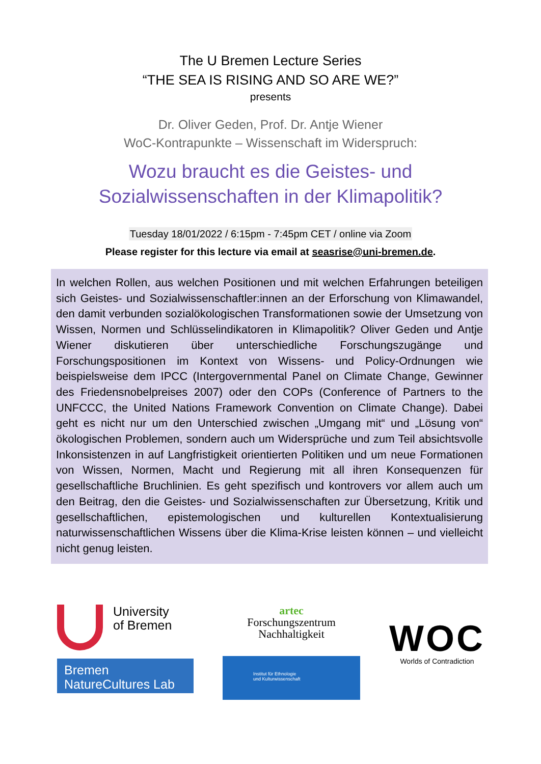The U Bremen Lecture Series
“THE SEA IS RISING AND SO ARE WE?”
presents
Dr. Oliver Geden, Prof. Dr. Antje Wiener
WoC-Kontrapunkte – Wissenschaft im Widerspruch:
Wozu braucht es die Geistes- und
Sozialwissenschaften in der Klimapolitik?
Tuesday 18/01/2022 / 6:15pm - 7:45pm CET / online via Zoom
Please register for this lecture via email at seasrise@uni-bremen.de.
In welchen Rollen, aus welchen Positionen und mit welchen Erfahrungen beteiligen sich Geistes- und Sozialwissenschaftler:innen an der Erforschung von Klimawandel, den damit verbunden sozialökologischen Transformationen sowie der Umsetzung von Wissen, Normen und Schlüsselindikatoren in Klimapolitik? Oliver Geden und Antje Wiener diskutieren über unterschiedliche Forschungszugänge und Forschungspositionen im Kontext von Wissens- und Policy-Ordnungen wie beispielsweise dem IPCC (Intergovernmental Panel on Climate Change, Gewinner des Friedensnobelpreises 2007) oder den COPs (Conference of Partners to the UNFCCC, the United Nations Framework Convention on Climate Change). Dabei geht es nicht nur um den Unterschied zwischen „Umgang mit“ und „Lösung von“ ökologischen Problemen, sondern auch um Widersprüche und zum Teil absichtsvolle Inkonsistenzen in auf Langfristigkeit orientierten Politiken und um neue Formationen von Wissen, Normen, Macht und Regierung mit all ihren Konsequenzen für gesellschaftliche Bruchlinien. Es geht spezifisch und kontrovers vor allem auch um den Beitrag, den die Geistes- und Sozialwissenschaften zur Übersetzung, Kritik und gesellschaftlichen, epistemologischen und kulturellen Kontextualisierung naturwissenschaftlichen Wissens über die Klima-Krise leisten können – und vielleicht nicht genug leisten.
University
of Bremen
Bremen
NatureCultures Lab
artec
Forschungszentrum
Nachhaltigkeit
Institut für Ethnologie
und Kulturwissenschaft
WOC
Worlds of Contradiction